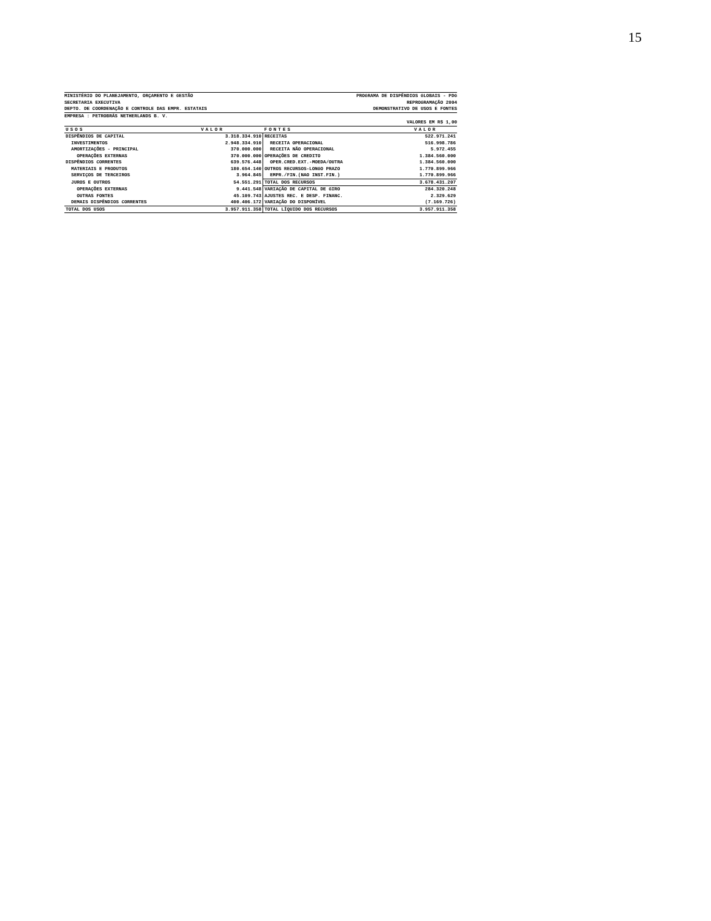15
MINISTÉRIO DO PLANEJAMENTO, ORÇAMENTO E GESTÃO
SECRETARIA EXECUTIVA
DEPTO. DE COORDENAÇÃO E CONTROLE DAS EMPR. ESTATAIS
PROGRAMA DE DISPÊNDIOS GLOBAIS - PDG
REPROGRAMAÇÃO 2004
DEMONSTRATIVO DE USOS E FONTES
EMPRESA : PETROBRÁS NETHERLANDS B. V.
VALORES EM R$ 1,00
| USOS | VALOR | FONTES | VALOR |
| --- | --- | --- | --- |
| DISPÊNDIOS DE CAPITAL | 3.318.334.910 | RECEITAS | 522.971.241 |
| INVESTIMENTOS | 2.948.334.910 | RECEITA OPERACIONAL | 516.998.786 |
| AMORTIZAÇÕES - PRINCIPAL | 370.000.000 | RECEITA NÃO OPERACIONAL | 5.972.455 |
| OPERAÇÕES EXTERNAS | 370.000.000 | OPERAÇÕES DE CREDITO | 1.384.560.000 |
| DISPÊNDIOS CORRENTES | 639.576.448 | OPER.CRED.EXT.-MOEDA/OUTRA | 1.384.560.000 |
| MATERIAIS E PRODUTOS | 180.654.140 | OUTROS RECURSOS-LONGO PRAZO | 1.770.899.966 |
| SERVIÇOS DE TERCEIROS | 3.964.845 | EMPR./FIN.(NAO INST.FIN.) | 1.770.899.966 |
| JUROS E OUTROS | 54.551.291 | TOTAL DOS RECURSOS | 3.678.431.207 |
| OPERAÇÕES EXTERNAS | 9.441.548 | VARIAÇÃO DE CAPITAL DE GIRO | 284.320.248 |
| OUTRAS FONTES | 45.109.743 | AJUSTES REC. E DESP. FINANC. | 2.329.629 |
| DEMAIS DISPÊNDIOS CORRENTES | 400.406.172 | VARIAÇÃO DO DISPONÍVEL | (7.169.726) |
| TOTAL DOS USOS | 3.957.911.358 | TOTAL LÍQUIDO DOS RECURSOS | 3.957.911.358 |